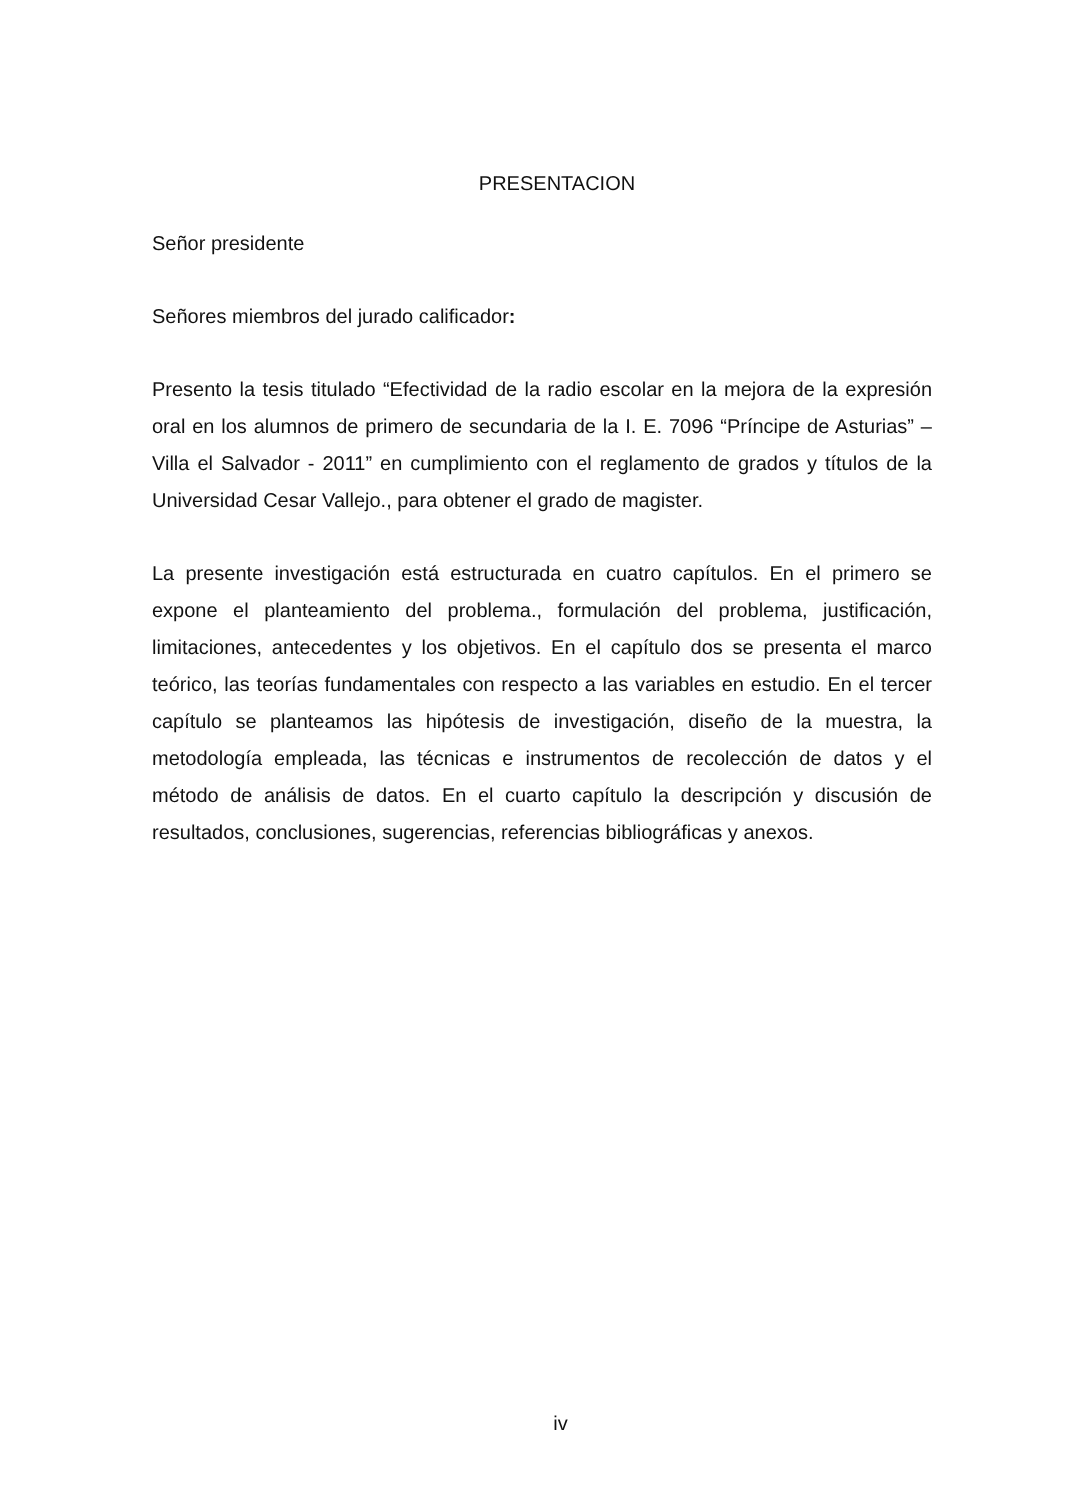PRESENTACION
Señor presidente
Señores miembros del jurado calificador:
Presento la tesis titulado “Efectividad de la radio escolar en la mejora de la expresión oral en los alumnos de primero de secundaria de la I. E. 7096 “Príncipe de Asturias” – Villa el Salvador - 2011” en cumplimiento con el reglamento de grados y títulos de la Universidad Cesar Vallejo., para obtener el grado de magister.
La presente investigación está estructurada en cuatro capítulos. En el primero se expone el planteamiento del problema., formulación del problema, justificación, limitaciones, antecedentes y los objetivos. En el capítulo dos se presenta el marco teórico, las teorías fundamentales con respecto a las variables en estudio. En el tercer capítulo se planteamos las hipótesis de investigación, diseño de la muestra, la metodología empleada, las técnicas e instrumentos de recolección de datos y el método de análisis de datos. En el cuarto capítulo la descripción y discusión de resultados, conclusiones, sugerencias, referencias bibliográficas y anexos.
iv